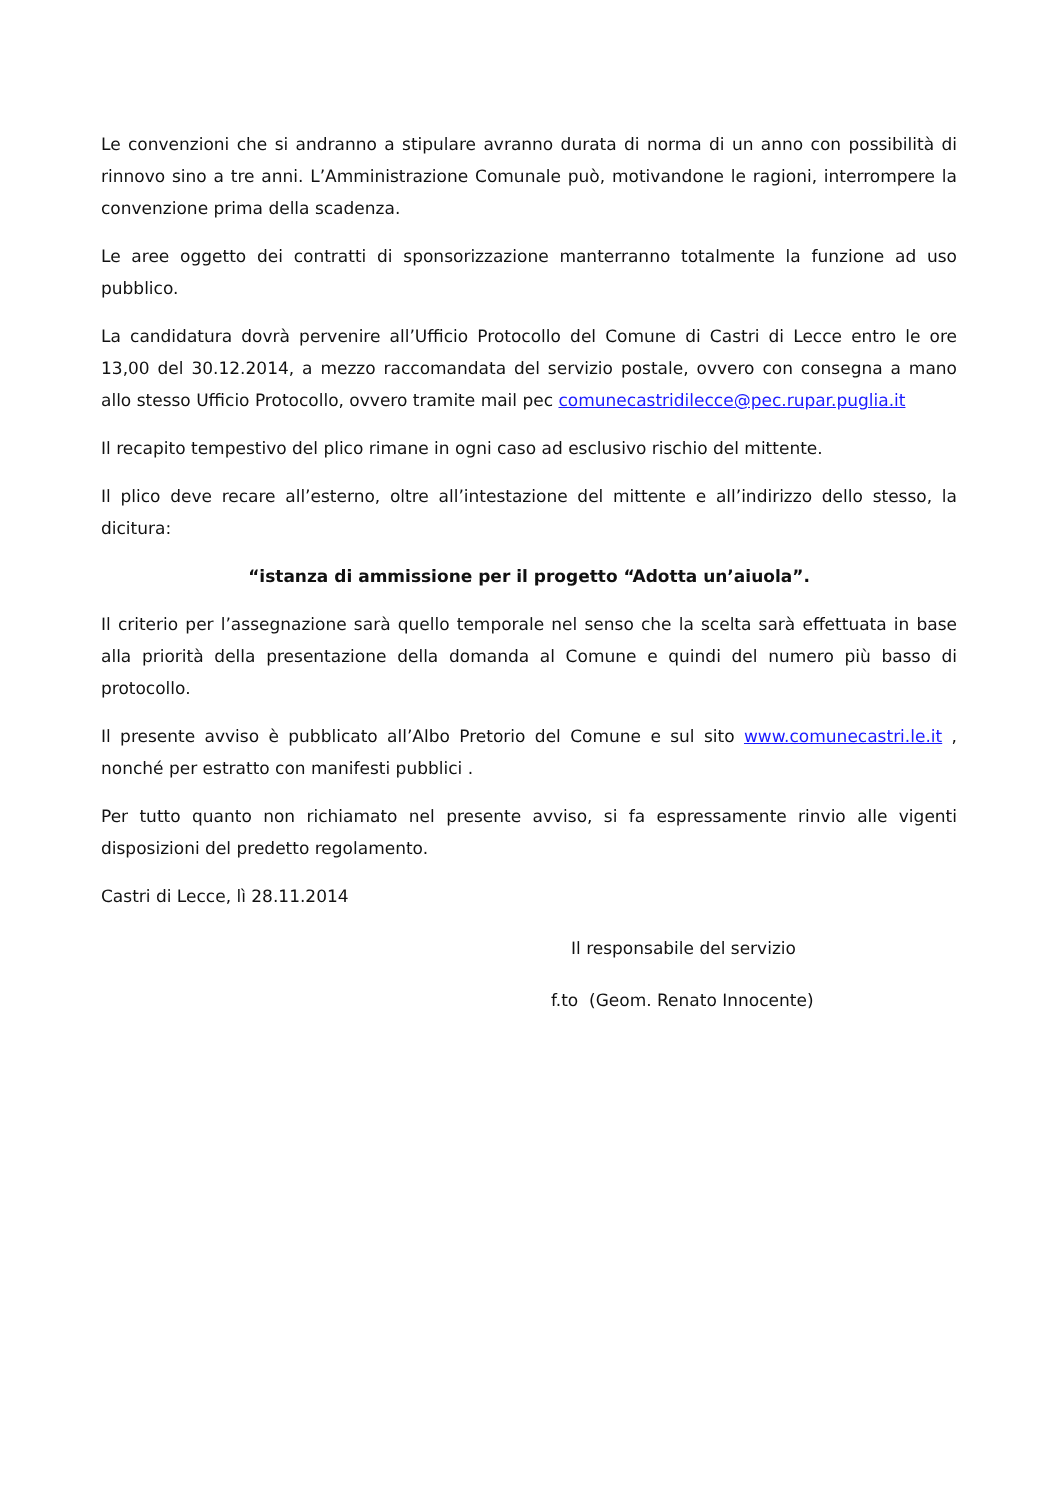Le convenzioni che si andranno a stipulare avranno durata di norma di un anno con possibilità di rinnovo sino a tre anni. L’Amministrazione Comunale può, motivandone le ragioni, interrompere la convenzione prima della scadenza.
Le aree oggetto dei contratti di sponsorizzazione manterranno totalmente la funzione ad uso pubblico.
La candidatura dovrà pervenire all’Ufficio Protocollo del Comune di Castri di Lecce entro le ore 13,00 del 30.12.2014, a mezzo raccomandata del servizio postale, ovvero con consegna a mano allo stesso Ufficio Protocollo, ovvero tramite mail pec comunecastridilecce@pec.rupar.puglia.it
Il recapito tempestivo del plico rimane in ogni caso ad esclusivo rischio del mittente.
Il plico deve recare all’esterno, oltre all’intestazione del mittente e all’indirizzo dello stesso, la dicitura:
“istanza di ammissione per il progetto “Adotta un’aiuola”.
Il criterio per l’assegnazione sarà quello temporale nel senso che la scelta sarà effettuata in base alla priorità della presentazione della domanda al Comune e quindi del numero più basso di protocollo.
Il presente avviso è pubblicato all’Albo Pretorio del Comune e sul sito www.comunecastri.le.it , nonché per estratto con manifesti pubblici .
Per tutto quanto non richiamato nel presente avviso, si fa espressamente rinvio alle vigenti disposizioni del predetto regolamento.
Castri di Lecce, lì 28.11.2014
Il responsabile del servizio
f.to (Geom. Renato Innocente)